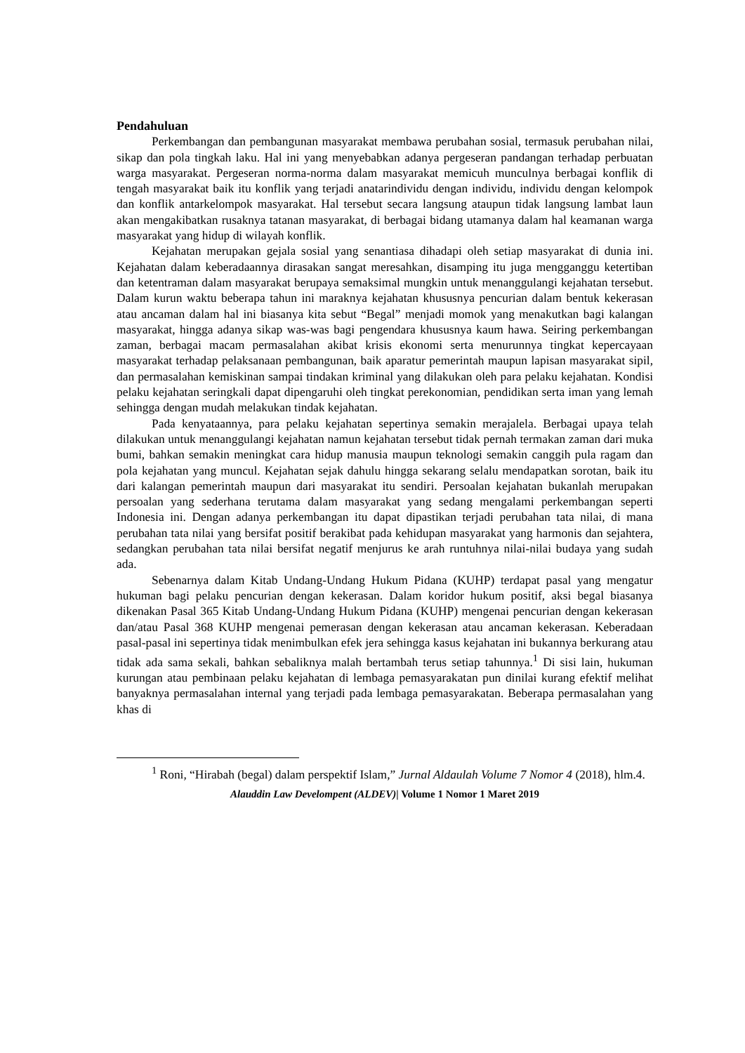Pendahuluan
Perkembangan dan pembangunan masyarakat membawa perubahan sosial, termasuk perubahan nilai, sikap dan pola tingkah laku. Hal ini yang menyebabkan adanya pergeseran pandangan terhadap perbuatan warga masyarakat. Pergeseran norma-norma dalam masyarakat memicuh munculnya berbagai konflik di tengah masyarakat baik itu konflik yang terjadi anatarindividu dengan individu, individu dengan kelompok dan konflik antarkelompok masyarakat. Hal tersebut secara langsung ataupun tidak langsung lambat laun akan mengakibatkan rusaknya tatanan masyarakat, di berbagai bidang utamanya dalam hal keamanan warga masyarakat yang hidup di wilayah konflik.
Kejahatan merupakan gejala sosial yang senantiasa dihadapi oleh setiap masyarakat di dunia ini. Kejahatan dalam keberadaannya dirasakan sangat meresahkan, disamping itu juga mengganggu ketertiban dan ketentraman dalam masyarakat berupaya semaksimal mungkin untuk menanggulangi kejahatan tersebut. Dalam kurun waktu beberapa tahun ini maraknya kejahatan khususnya pencurian dalam bentuk kekerasan atau ancaman dalam hal ini biasanya kita sebut “Begal” menjadi momok yang menakutkan bagi kalangan masyarakat, hingga adanya sikap was-was bagi pengendara khususnya kaum hawa. Seiring perkembangan zaman, berbagai macam permasalahan akibat krisis ekonomi serta menurunnya tingkat kepercayaan masyarakat terhadap pelaksanaan pembangunan, baik aparatur pemerintah maupun lapisan masyarakat sipil, dan permasalahan kemiskinan sampai tindakan kriminal yang dilakukan oleh para pelaku kejahatan. Kondisi pelaku kejahatan seringkali dapat dipengaruhi oleh tingkat perekonomian, pendidikan serta iman yang lemah sehingga dengan mudah melakukan tindak kejahatan.
Pada kenyataannya, para pelaku kejahatan sepertinya semakin merajalela. Berbagai upaya telah dilakukan untuk menanggulangi kejahatan namun kejahatan tersebut tidak pernah termakan zaman dari muka bumi, bahkan semakin meningkat cara hidup manusia maupun teknologi semakin canggih pula ragam dan pola kejahatan yang muncul. Kejahatan sejak dahulu hingga sekarang selalu mendapatkan sorotan, baik itu dari kalangan pemerintah maupun dari masyarakat itu sendiri. Persoalan kejahatan bukanlah merupakan persoalan yang sederhana terutama dalam masyarakat yang sedang mengalami perkembangan seperti Indonesia ini. Dengan adanya perkembangan itu dapat dipastikan terjadi perubahan tata nilai, di mana perubahan tata nilai yang bersifat positif berakibat pada kehidupan masyarakat yang harmonis dan sejahtera, sedangkan perubahan tata nilai bersifat negatif menjurus ke arah runtuhnya nilai-nilai budaya yang sudah ada.
Sebenarnya dalam Kitab Undang-Undang Hukum Pidana (KUHP) terdapat pasal yang mengatur hukuman bagi pelaku pencurian dengan kekerasan. Dalam koridor hukum positif, aksi begal biasanya dikenakan Pasal 365 Kitab Undang-Undang Hukum Pidana (KUHP) mengenai pencurian dengan kekerasan dan/atau Pasal 368 KUHP mengenai pemerasan dengan kekerasan atau ancaman kekerasan. Keberadaan pasal-pasal ini sepertinya tidak menimbulkan efek jera sehingga kasus kejahatan ini bukannya berkurang atau tidak ada sama sekali, bahkan sebaliknya malah bertambah terus setiap tahunnya.<sup>1</sup> Di sisi lain, hukuman kurungan atau pembinaan pelaku kejahatan di lembaga pemasyarakatan pun dinilai kurang efektif melihat banyaknya permasalahan internal yang terjadi pada lembaga pemasyarakatan. Beberapa permasalahan yang khas di
<sup>1</sup> Roni, “Hirabah (begal) dalam perspektif Islam,” Jurnal Aldaulah Volume 7 Nomor 4 (2018), hlm.4.
Alauddin Law Develompent (ALDEV)| Volume 1 Nomor 1 Maret 2019